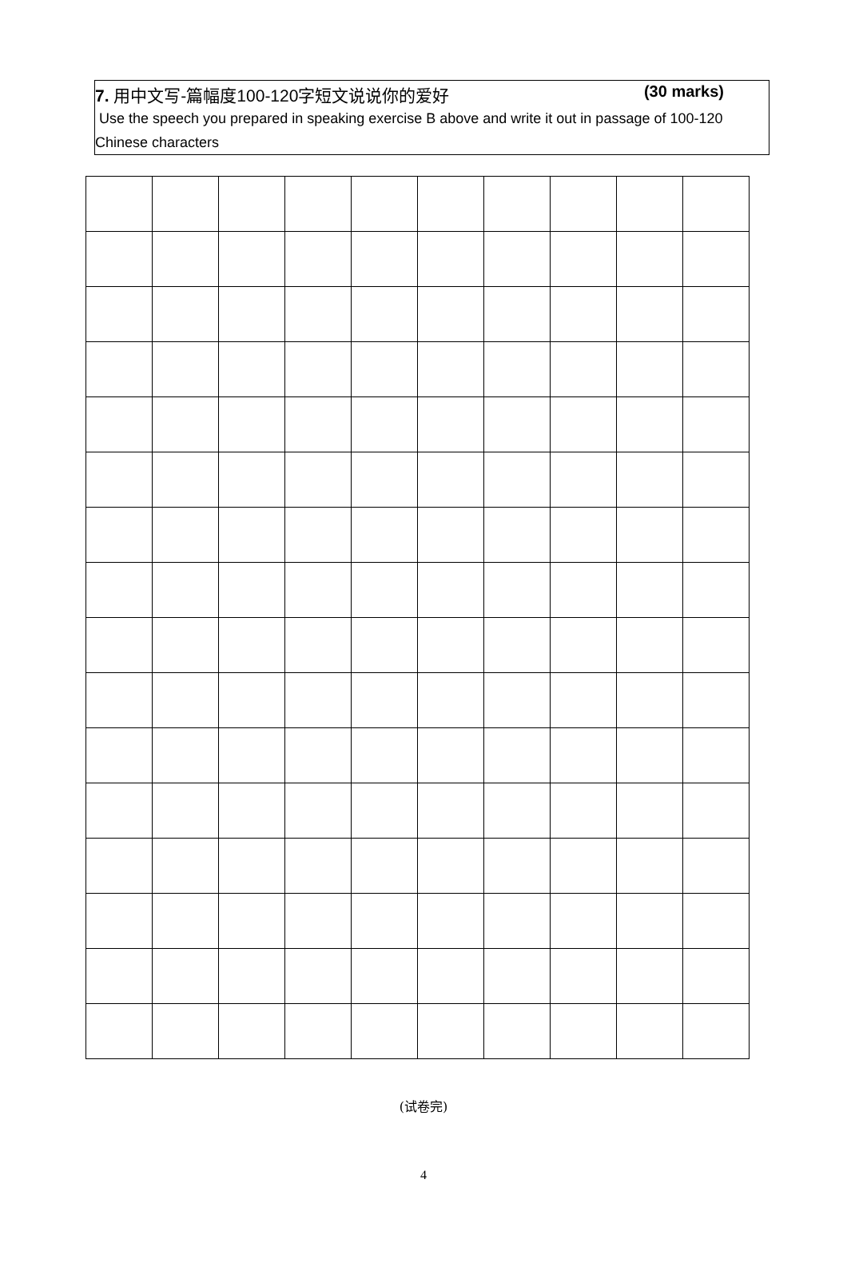7. 用中文写-篇幅度100-120字短文说说你的爱好 (30 marks)
Use the speech you prepared in speaking exercise B above and write it out in passage of 100-120 Chinese characters
(试卷完)
4